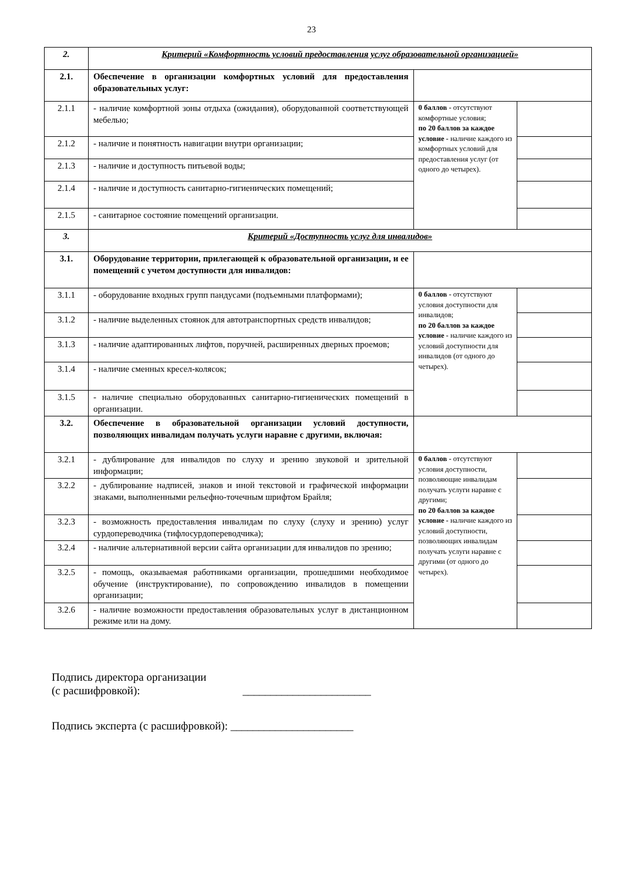23
| 2. | Критерий «Комфортность условий предоставления услуг образовательной организацией» | | |
| 2.1. | Обеспечение в организации комфортных условий для предоставления образовательных услуг: | | |
| 2.1.1 | - наличие комфортной зоны отдыха (ожидания), оборудованной соответствующей мебелью; | 0 баллов - отсутствуют комфортные условия; по 20 баллов за каждое условие - наличие каждого из комфортных условий для предоставления услуг (от одного до четырех). | |
| 2.1.2 | - наличие и понятность навигации внутри организации; | | |
| 2.1.3 | - наличие и доступность питьевой воды; | | |
| 2.1.4 | - наличие и доступность санитарно-гигиенических помещений; | | |
| 2.1.5 | - санитарное состояние помещений организации. | | |
| 3. | Критерий «Доступность услуг для инвалидов» | | |
| 3.1. | Оборудование территории, прилегающей к образовательной организации, и ее помещений с учетом доступности для инвалидов: | | |
| 3.1.1 | - оборудование входных групп пандусами (подъемными платформами); | 0 баллов - отсутствуют условия доступности для инвалидов; по 20 баллов за каждое условие - наличие каждого из условий доступности для инвалидов (от одного до четырех). | |
| 3.1.2 | - наличие выделенных стоянок для автотранспортных средств инвалидов; | | |
| 3.1.3 | - наличие адаптированных лифтов, поручней, расширенных дверных проемов; | | |
| 3.1.4 | - наличие сменных кресел-колясок; | | |
| 3.1.5 | - наличие специально оборудованных санитарно-гигиенических помещений в организации. | | |
| 3.2. | Обеспечение в образовательной организации условий доступности, позволяющих инвалидам получать услуги наравне с другими, включая: | | |
| 3.2.1 | - дублирование для инвалидов по слуху и зрению звуковой и зрительной информации; | 0 баллов - отсутствуют условия доступности, позволяющие инвалидам получать услуги наравне с другими; по 20 баллов за каждое условие - наличие каждого из условий доступности, позволяющих инвалидам получать услуги наравне с другими (от одного до четырех). | |
| 3.2.2 | - дублирование надписей, знаков и иной текстовой и графической информации знаками, выполненными рельефно-точечным шрифтом Брайля; | | |
| 3.2.3 | - возможность предоставления инвалидам по слуху (слуху и зрению) услуг сурдопереводчика (тифлосурдопереводчика); | | |
| 3.2.4 | - наличие альтернативной версии сайта организации для инвалидов по зрению; | | |
| 3.2.5 | - помощь, оказываемая работниками организации, прошедшими необходимое обучение (инструктирование), по сопровождению инвалидов в помещении организации; | | |
| 3.2.6 | - наличие возможности предоставления образовательных услуг в дистанционном режиме или на дому. | | |
Подпись директора организации
(с расшифровкой): _______________________
Подпись эксперта (с расшифровкой): ______________________